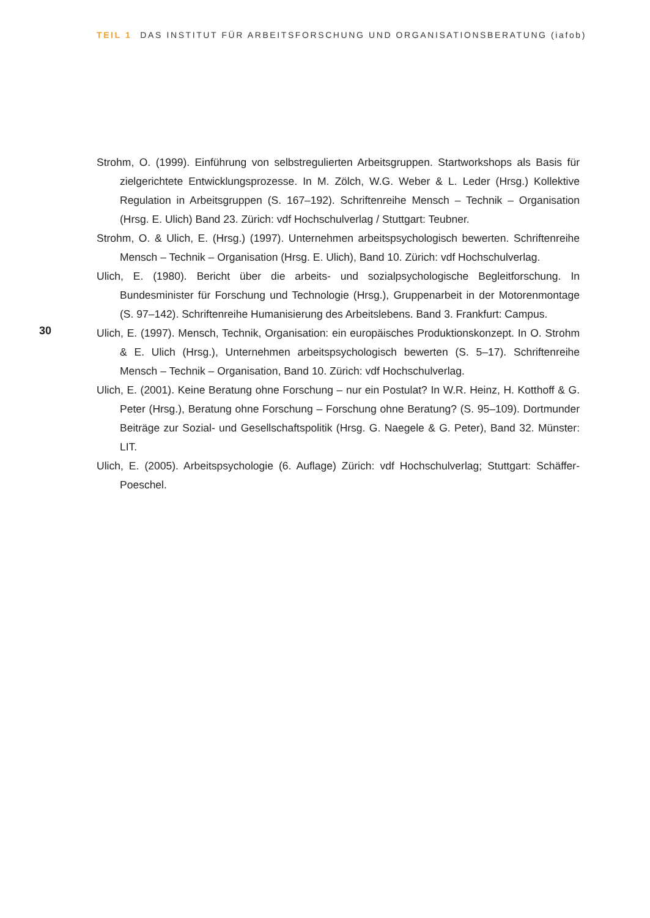TEIL 1 DAS INSTITUT FÜR ARBEITSFORSCHUNG UND ORGANISATIONSBERATUNG (iafob)
Strohm, O. (1999). Einführung von selbstregulierten Arbeitsgruppen. Startworkshops als Basis für zielgerichtete Entwicklungsprozesse. In M. Zölch, W.G. Weber & L. Leder (Hrsg.) Kollektive Regulation in Arbeitsgruppen (S. 167–192). Schriftenreihe Mensch – Technik – Organisation (Hrsg. E. Ulich) Band 23. Zürich: vdf Hochschulverlag / Stuttgart: Teubner.
Strohm, O. & Ulich, E. (Hrsg.) (1997). Unternehmen arbeitspsychologisch bewerten. Schriftenreihe Mensch – Technik – Organisation (Hrsg. E. Ulich), Band 10. Zürich: vdf Hochschulverlag.
Ulich, E. (1980). Bericht über die arbeits- und sozialpsychologische Begleitforschung. In Bundesminister für Forschung und Technologie (Hrsg.), Gruppenarbeit in der Motorenmontage (S. 97–142). Schriftenreihe Humanisierung des Arbeitslebens. Band 3. Frankfurt: Campus.
Ulich, E. (1997). Mensch, Technik, Organisation: ein europäisches Produktionskonzept. In O. Strohm & E. Ulich (Hrsg.), Unternehmen arbeitspsychologisch bewerten (S. 5–17). Schriftenreihe Mensch – Technik – Organisation, Band 10. Zürich: vdf Hochschulverlag.
Ulich, E. (2001). Keine Beratung ohne Forschung – nur ein Postulat? In W.R. Heinz, H. Kotthoff & G. Peter (Hrsg.), Beratung ohne Forschung – Forschung ohne Beratung? (S. 95–109). Dortmunder Beiträge zur Sozial- und Gesellschaftspolitik (Hrsg. G. Naegele & G. Peter), Band 32. Münster: LIT.
Ulich, E. (2005). Arbeitspsychologie (6. Auflage) Zürich: vdf Hochschulverlag; Stuttgart: Schäffer-Poeschel.
30